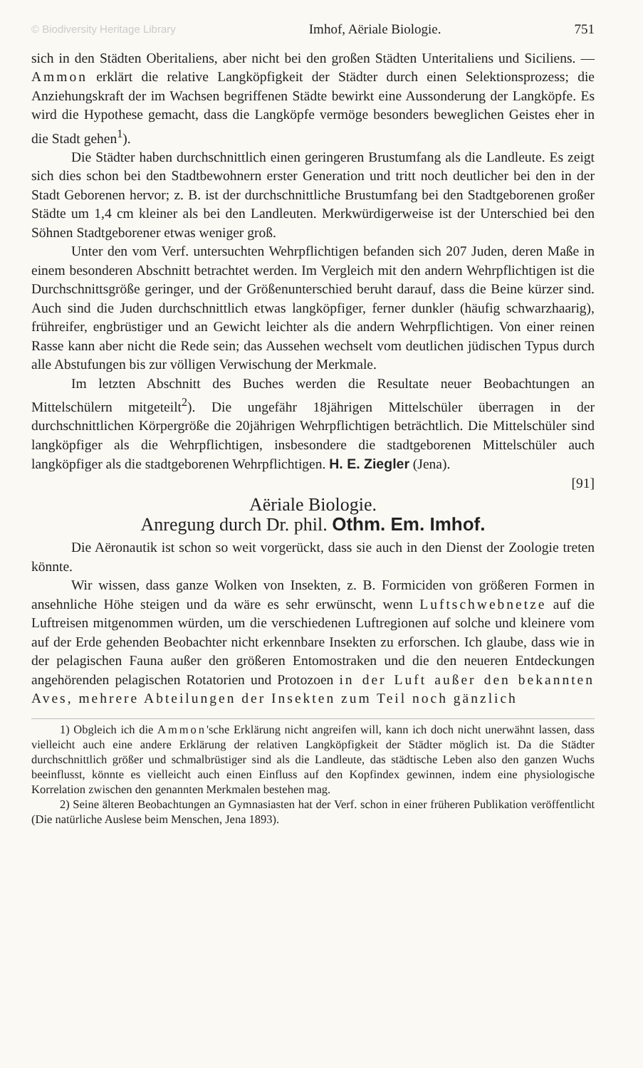© Biodiversity Heritage Library Imhof, Aëriale Biologie. 751
sich in den Städten Oberitaliens, aber nicht bei den großen Städten Unteritaliens und Siciliens. — Ammon erklärt die relative Langköpfigkeit der Städter durch einen Selektionsprozess; die Anziehungskraft der im Wachsen begriffenen Städte bewirkt eine Aussonderung der Langköpfe. Es wird die Hypothese gemacht, dass die Langköpfe vermöge besonders beweglichen Geistes eher in die Stadt gehen<sup>1</sup>).
Die Städter haben durchschnittlich einen geringeren Brustumfang als die Landleute. Es zeigt sich dies schon bei den Stadtbewohnern erster Generation und tritt noch deutlicher bei den in der Stadt Geborenen hervor; z. B. ist der durchschnittliche Brustumfang bei den Stadtgeborenen großer Städte um 1,4 cm kleiner als bei den Landleuten. Merkwürdigerweise ist der Unterschied bei den Söhnen Stadtgeborener etwas weniger groß.
Unter den vom Verf. untersuchten Wehrpflichtigen befanden sich 207 Juden, deren Maße in einem besonderen Abschnitt betrachtet werden. Im Vergleich mit den andern Wehrpflichtigen ist die Durchschnittsgröße geringer, und der Größenunterschied beruht darauf, dass die Beine kürzer sind. Auch sind die Juden durchschnittlich etwas langköpfiger, ferner dunkler (häufig schwarzhaarig), frühreifer, engbrüstiger und an Gewicht leichter als die andern Wehrpflichtigen. Von einer reinen Rasse kann aber nicht die Rede sein; das Aussehen wechselt vom deutlichen jüdischen Typus durch alle Abstufungen bis zur völligen Verwischung der Merkmale.
Im letzten Abschnitt des Buches werden die Resultate neuer Beobachtungen an Mittelschülern mitgeteilt<sup>2</sup>). Die ungefähr 18jährigen Mittelschüler überragen in der durchschnittlichen Körpergröße die 20jährigen Wehrpflichtigen beträchtlich. Die Mittelschüler sind langköpfiger als die Wehrpflichtigen, insbesondere die stadtgeborenen Mittelschüler auch langköpfiger als die stadtgeborenen Wehrpflichtigen. H. E. Ziegler (Jena).
[91]
Aëriale Biologie.
Anregung durch Dr. phil. Othm. Em. Imhof.
Die Aëronautik ist schon so weit vorgerückt, dass sie auch in den Dienst der Zoologie treten könnte.
Wir wissen, dass ganze Wolken von Insekten, z. B. Formiciden von größeren Formen in ansehnliche Höhe steigen und da wäre es sehr erwünscht, wenn Luftschwebnetze auf die Luftreisen mitgenommen würden, um die verschiedenen Luftregionen auf solche und kleinere vom auf der Erde gehenden Beobachter nicht erkennbare Insekten zu erforschen. Ich glaube, dass wie in der pelagischen Fauna außer den größeren Entomostraken und die den neueren Entdeckungen angehörenden pelagischen Rotatorien und Protozoen in der Luft außer den bekannten Aves, mehrere Abteilungen der Insekten zum Teil noch gänzlich
1) Obgleich ich die Ammon'sche Erklärung nicht angreifen will, kann ich doch nicht unerwähnt lassen, dass vielleicht auch eine andere Erklärung der relativen Langköpfigkeit der Städter möglich ist. Da die Städter durchschnittlich größer und schmalbrüstiger sind als die Landleute, das städtische Leben also den ganzen Wuchs beeinflusst, könnte es vielleicht auch einen Einfluss auf den Kopfindex gewinnen, indem eine physiologische Korrelation zwischen den genannten Merkmalen bestehen mag.
2) Seine älteren Beobachtungen an Gymnasiasten hat der Verf. schon in einer früheren Publikation veröffentlicht (Die natürliche Auslese beim Menschen, Jena 1893).